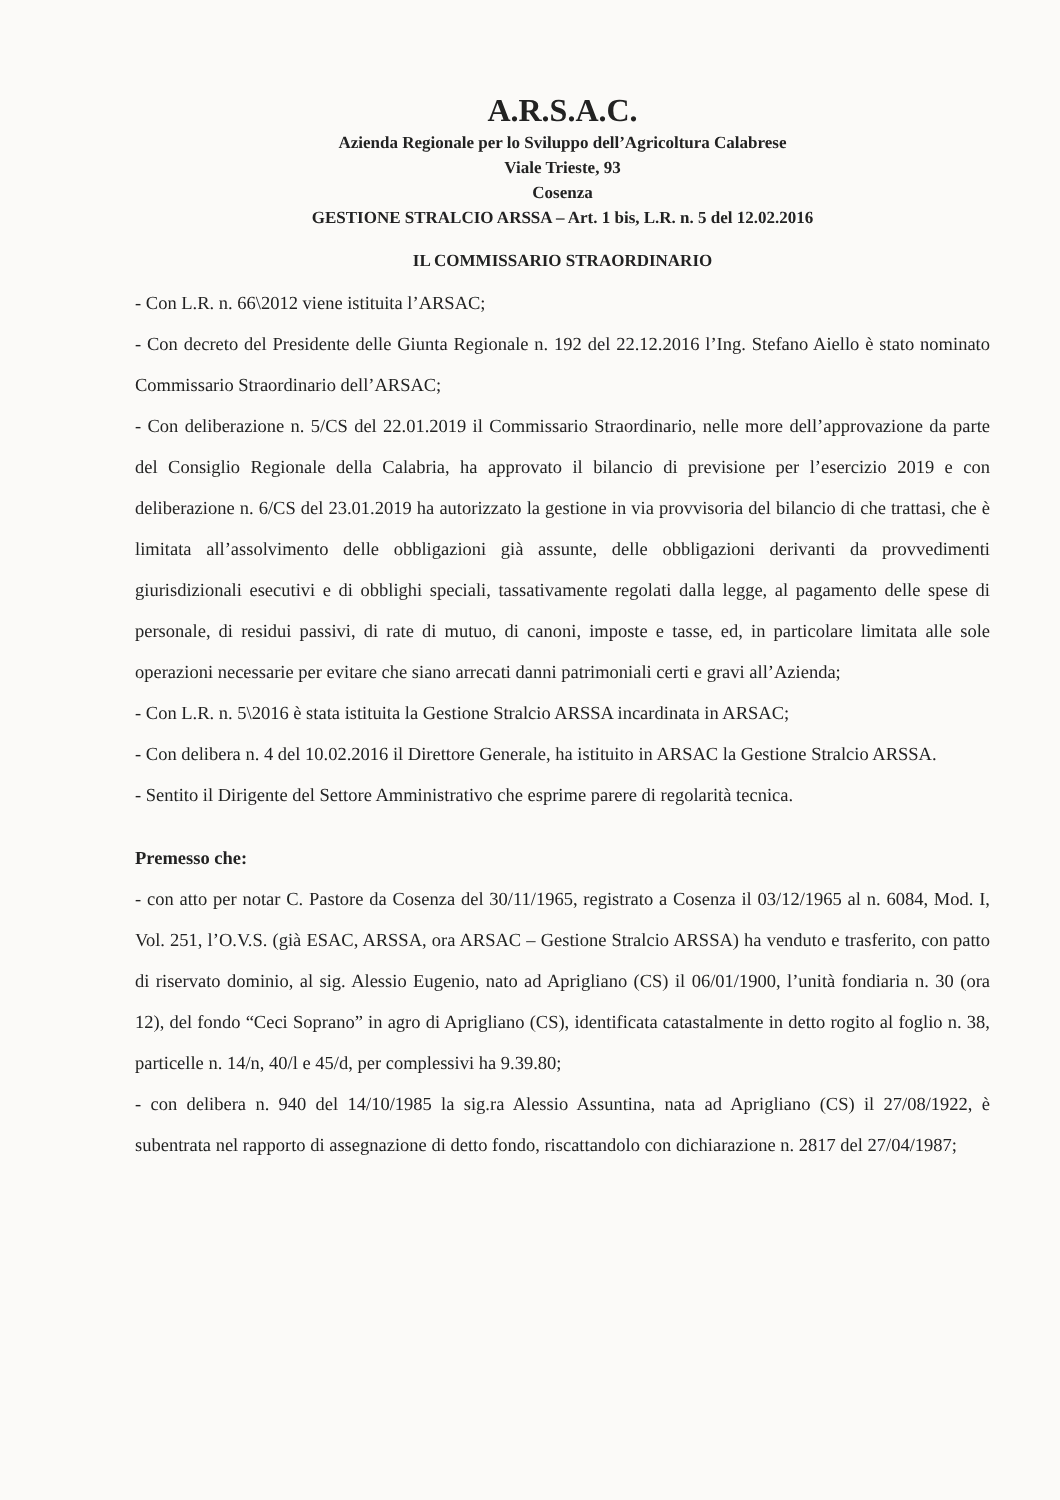A.R.S.A.C.
Azienda Regionale per lo Sviluppo dell’Agricoltura Calabrese
Viale Trieste, 93
Cosenza
GESTIONE STRALCIO ARSSA – Art. 1 bis, L.R. n. 5 del 12.02.2016
IL COMMISSARIO STRAORDINARIO
- Con L.R. n. 66\2012 viene istituita l’ARSAC;
- Con decreto del Presidente delle Giunta Regionale n. 192 del 22.12.2016 l’Ing. Stefano Aiello è stato nominato Commissario Straordinario dell’ARSAC;
- Con deliberazione n. 5/CS del 22.01.2019 il Commissario Straordinario, nelle more dell’approvazione da parte del Consiglio Regionale della Calabria, ha approvato il bilancio di previsione per l’esercizio 2019 e con deliberazione n. 6/CS del 23.01.2019 ha autorizzato la gestione in via provvisoria del bilancio di che trattasi, che è limitata all’assolvimento delle obbligazioni già assunte, delle obbligazioni derivanti da provvedimenti giurisdizionali esecutivi e di obblighi speciali, tassativamente regolati dalla legge, al pagamento delle spese di personale, di residui passivi, di rate di mutuo, di canoni, imposte e tasse, ed, in particolare limitata alle sole operazioni necessarie per evitare che siano arrecati danni patrimoniali certi e gravi all’Azienda;
- Con L.R. n. 5\2016 è stata istituita la Gestione Stralcio ARSSA incardinata in ARSAC;
- Con delibera n. 4 del 10.02.2016 il Direttore Generale, ha istituito in ARSAC la Gestione Stralcio ARSSA.
- Sentito il Dirigente del Settore Amministrativo che esprime parere di regolarità tecnica.
Premesso che:
- con atto per notar C. Pastore da Cosenza del 30/11/1965, registrato a Cosenza il 03/12/1965 al n. 6084, Mod. I, Vol. 251, l’O.V.S. (già ESAC, ARSSA, ora ARSAC – Gestione Stralcio ARSSA) ha venduto e trasferito, con patto di riservato dominio, al sig. Alessio Eugenio, nato ad Aprigliano (CS) il 06/01/1900, l’unità fondiaria n. 30 (ora 12), del fondo “Ceci Soprano” in agro di Aprigliano (CS), identificata catastalmente in detto rogito al foglio n. 38, particelle n. 14/n, 40/l e 45/d, per complessivi ha 9.39.80;
- con delibera n. 940 del 14/10/1985 la sig.ra Alessio Assuntina, nata ad Aprigliano (CS) il 27/08/1922, è subentrata nel rapporto di assegnazione di detto fondo, riscattandolo con dichiarazione n. 2817 del 27/04/1987;